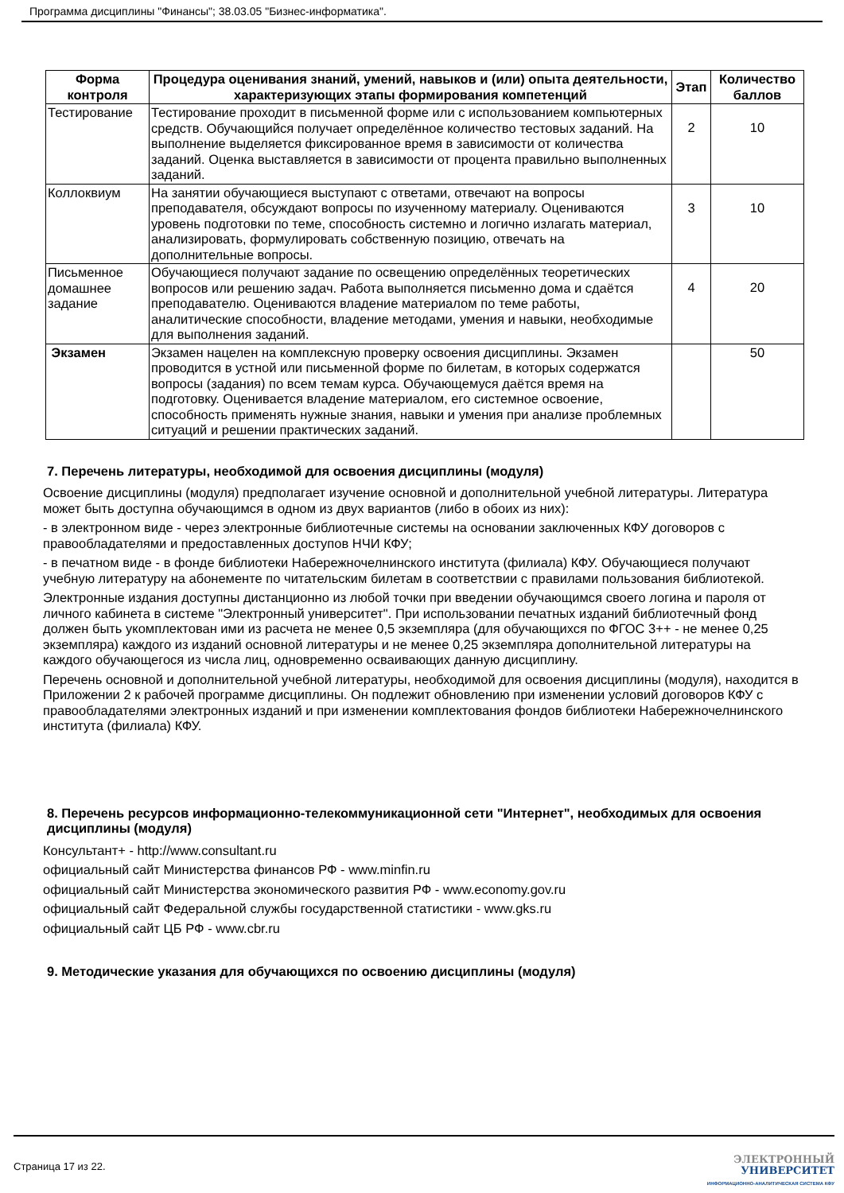Программа дисциплины "Финансы"; 38.03.05 "Бизнес-информатика".
| Форма контроля | Процедура оценивания знаний, умений, навыков и (или) опыта деятельности, характеризующих этапы формирования компетенций | Этап | Количество баллов |
| --- | --- | --- | --- |
| Тестирование | Тестирование проходит в письменной форме или с использованием компьютерных средств. Обучающийся получает определённое количество тестовых заданий. На выполнение выделяется фиксированное время в зависимости от количества заданий. Оценка выставляется в зависимости от процента правильно выполненных заданий. | 2 | 10 |
| Коллоквиум | На занятии обучающиеся выступают с ответами, отвечают на вопросы преподавателя, обсуждают вопросы по изученному материалу. Оцениваются уровень подготовки по теме, способность системно и логично излагать материал, анализировать, формулировать собственную позицию, отвечать на дополнительные вопросы. | 3 | 10 |
| Письменное домашнее задание | Обучающиеся получают задание по освещению определённых теоретических вопросов или решению задач. Работа выполняется письменно дома и сдаётся преподавателю. Оцениваются владение материалом по теме работы, аналитические способности, владение методами, умения и навыки, необходимые для выполнения заданий. | 4 | 20 |
| Экзамен | Экзамен нацелен на комплексную проверку освоения дисциплины. Экзамен проводится в устной или письменной форме по билетам, в которых содержатся вопросы (задания) по всем темам курса. Обучающемуся даётся время на подготовку. Оценивается владение материалом, его системное освоение, способность применять нужные знания, навыки и умения при анализе проблемных ситуаций и решении практических заданий. | | 50 |
7. Перечень литературы, необходимой для освоения дисциплины (модуля)
Освоение дисциплины (модуля) предполагает изучение основной и дополнительной учебной литературы. Литература может быть доступна обучающимся в одном из двух вариантов (либо в обоих из них):
- в электронном виде - через электронные библиотечные системы на основании заключенных КФУ договоров с правообладателями и предоставленных доступов НЧИ КФУ;
- в печатном виде - в фонде библиотеки Набережночелнинского института (филиала) КФУ. Обучающиеся получают учебную литературу на абонементе по читательским билетам в соответствии с правилами пользования библиотекой.
Электронные издания доступны дистанционно из любой точки при введении обучающимся своего логина и пароля от личного кабинета в системе "Электронный университет". При использовании печатных изданий библиотечный фонд должен быть укомплектован ими из расчета не менее 0,5 экземпляра (для обучающихся по ФГОС 3++ - не менее 0,25 экземпляра) каждого из изданий основной литературы и не менее 0,25 экземпляра дополнительной литературы на каждого обучающегося из числа лиц, одновременно осваивающих данную дисциплину.
Перечень основной и дополнительной учебной литературы, необходимой для освоения дисциплины (модуля), находится в Приложении 2 к рабочей программе дисциплины. Он подлежит обновлению при изменении условий договоров КФУ с правообладателями электронных изданий и при изменении комплектования фондов библиотеки Набережночелнинского института (филиала) КФУ.
8. Перечень ресурсов информационно-телекоммуникационной сети "Интернет", необходимых для освоения дисциплины (модуля)
Консультант+ - http://www.consultant.ru
официальный сайт Министерства финансов РФ - www.minfin.ru
официальный сайт Министерства экономического развития РФ - www.economy.gov.ru
официальный сайт Федеральной службы государственной статистики - www.gks.ru
официальный сайт ЦБ РФ - www.cbr.ru
9. Методические указания для обучающихся по освоению дисциплины (модуля)
Страница 17 из 22.
ЭЛЕКТРОННЫЙ
УНИВЕРСИТЕТ
ИНФОРМАЦИОННО-АНАЛИТИЧЕСКАЯ СИСТЕМА КФУ